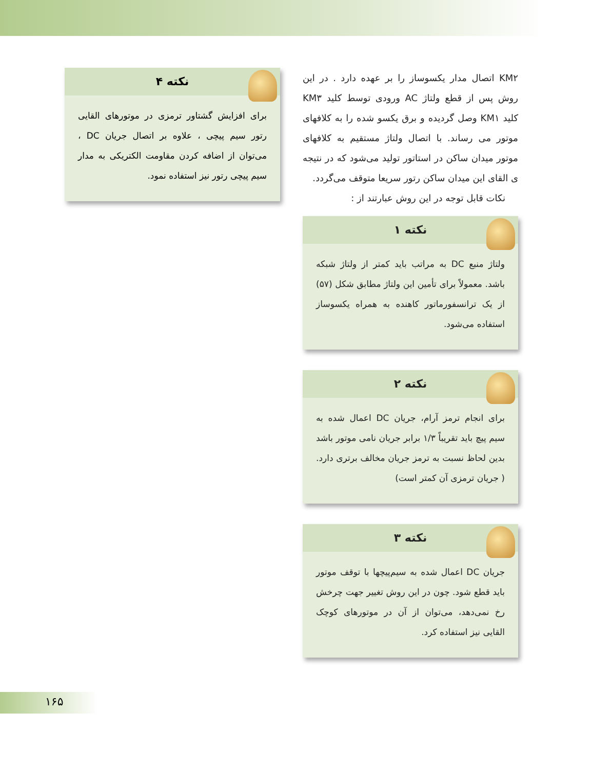KM۲ اتصال مدار یکسوساز را بر عهده دارد . در این روش پس از قطع ولتاژ AC ورودی توسط کلید KM۳ کلید KM۱ وصل گردیده و برق یکسو شده را به کلافهای موتور می رساند. با اتصال ولتاژ مستقیم به کلافهای موتور میدان ساکن در استاتور تولید می‌شود که در نتیجه ی القای این میدان ساکن رتور سریعا متوقف می‌گردد.
نکات قابل توجه در این روش عبارتند از :
نکته ۱
ولتاژ منبع DC به مراتب باید کمتر از ولتاژ شبکه باشد. معمولاً برای تأمین این ولتاژ مطابق شکل (۵۷) از یک ترانسفورماتور کاهنده به همراه یکسوساز استفاده می‌شود.
نکته ۲
برای انجام ترمز آرام، جریان DC اعمال شده به سیم پیچ باید تقریباً ۱/۳ برابر جریان نامی موتور باشد بدین لحاظ نسبت به ترمز جریان مخالف برتری دارد. ( جریان ترمزی آن کمتر است)
نکته ۳
جریان DC اعمال شده به سیم‌پیچها با توقف موتور باید قطع شود. چون در این روش تغییر جهت چرخش رخ نمی‌دهد، می‌توان از آن در موتورهای کوچک القایی نیز استفاده کرد.
نکته ۴
برای افزایش گشتاور ترمزی در موتورهای القایی رتور سیم پیچی ، علاوه بر اتصال جریان DC ، می‌توان از اضافه کردن مقاومت الکتریکی به مدار سیم پیچی رتور نیز استفاده نمود.
۱۶۵